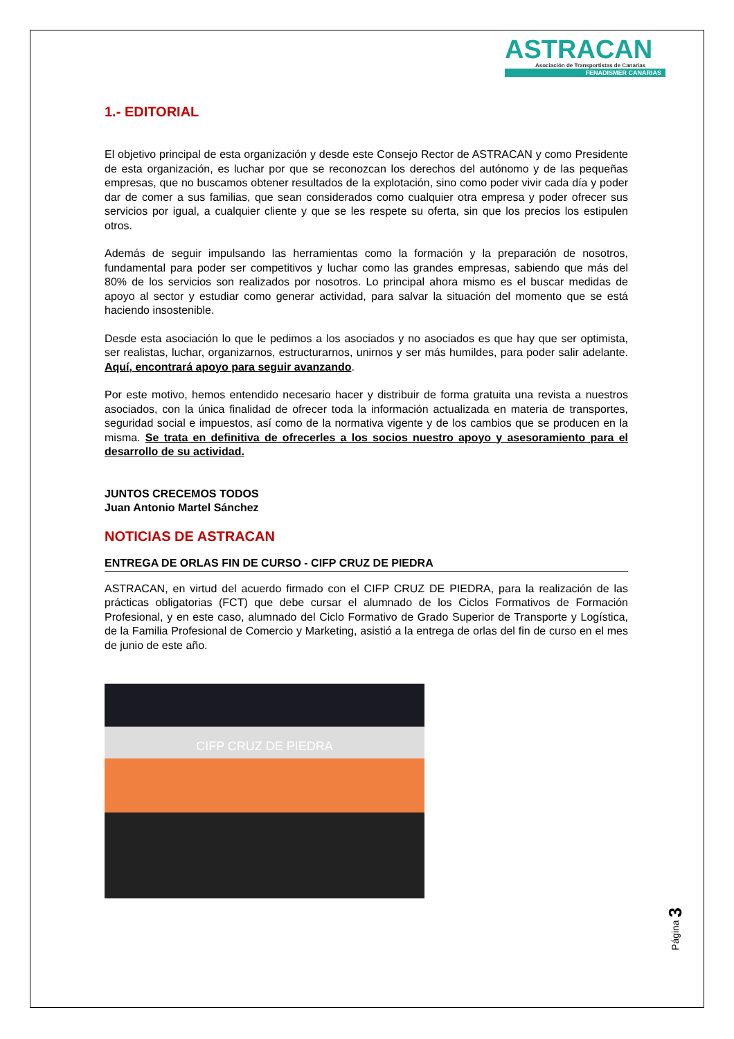ASTRACAN
Asociación de Transportistas de Canarias
FENADISMER CANARIAS
1.- EDITORIAL
El objetivo principal de esta organización y desde este Consejo Rector de ASTRACAN y como Presidente de esta organización, es luchar por que se reconozcan los derechos del autónomo y de las pequeñas empresas, que no buscamos obtener resultados de la explotación, sino como poder vivir cada día y poder dar de comer a sus familias, que sean considerados como cualquier otra empresa y poder ofrecer sus servicios por igual, a cualquier cliente y que se les respete su oferta, sin que los precios los estipulen otros.
Además de seguir impulsando las herramientas como la formación y la preparación de nosotros, fundamental para poder ser competitivos y luchar como las grandes empresas, sabiendo que más del 80% de los servicios son realizados por nosotros. Lo principal ahora mismo es el buscar medidas de apoyo al sector y estudiar como generar actividad, para salvar la situación del momento que se está haciendo insostenible.
Desde esta asociación lo que le pedimos a los asociados y no asociados es que hay que ser optimista, ser realistas, luchar, organizarnos, estructurarnos, unirnos y ser más humildes, para poder salir adelante. Aquí, encontrará apoyo para seguir avanzando.
Por este motivo, hemos entendido necesario hacer y distribuir de forma gratuita una revista a nuestros asociados, con la única finalidad de ofrecer toda la información actualizada en materia de transportes, seguridad social e impuestos, así como de la normativa vigente y de los cambios que se producen en la misma. Se trata en definitiva de ofrecerles a los socios nuestro apoyo y asesoramiento para el desarrollo de su actividad.
JUNTOS CRECEMOS TODOS
Juan Antonio Martel Sánchez
NOTICIAS DE ASTRACAN
ENTREGA DE ORLAS FIN DE CURSO - CIFP CRUZ DE PIEDRA
ASTRACAN, en virtud del acuerdo firmado con el CIFP CRUZ DE PIEDRA, para la realización de las prácticas obligatorias (FCT) que debe cursar el alumnado de los Ciclos Formativos de Formación Profesional, y en este caso, alumnado del Ciclo Formativo de Grado Superior de Transporte y Logística, de la Familia Profesional de Comercio y Marketing, asistió a la entrega de orlas del fin de curso en el mes de junio de este año.
CIFP CRUZ DE PIEDRA
Página 3